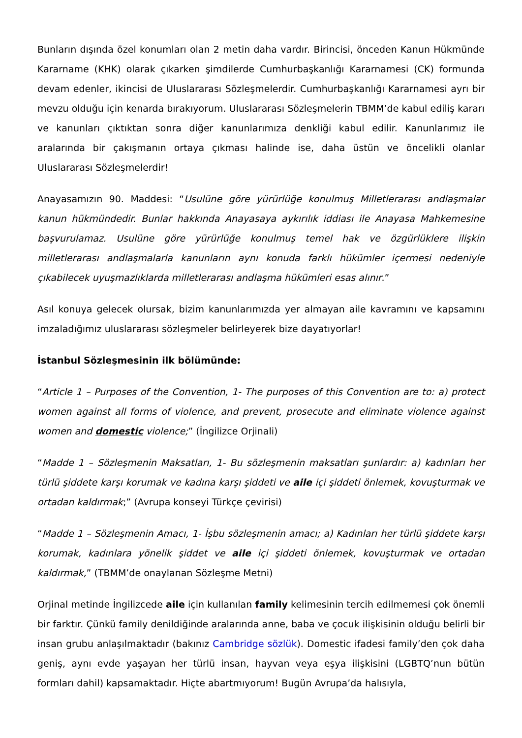Bunların dışında özel konumları olan 2 metin daha vardır. Birincisi, önceden Kanun Hükmünde Kararname (KHK) olarak çıkarken şimdilerde Cumhurbaşkanlığı Kararnamesi (CK) formunda devam edenler, ikincisi de Uluslararası Sözleşmelerdir. Cumhurbaşkanlığı Kararnamesi ayrı bir mevzu olduğu için kenarda bırakıyorum. Uluslararası Sözleşmelerin TBMM’de kabul ediliş kararı ve kanunları çıktıktan sonra diğer kanunlarımıza denkliği kabul edilir. Kanunlarımız ile aralarında bir çakışmanın ortaya çıkması halinde ise, daha üstün ve öncelikli olanlar Uluslararası Sözleşmelerdir!
Anayasamızın 90. Maddesi: “Usulüne göre yürürlüğe konulmuş Milletlerarası andlaşmalar kanun hükmündedir. Bunlar hakkında Anayasaya aykırılık iddiası ile Anayasa Mahkemesine başvurulamaz. Usulüne göre yürürlüğe konulmuş temel hak ve özgürlüklere ilişkin milletlerarası andlaşmalarla kanunların aynı konuda farklı hükümler içermesi nedeniyle çıkabilecek uyuşmazlıklarda milletlerarası andlaşma hükümleri esas alınır.”
Asıl konuya gelecek olursak, bizim kanunlarımızda yer almayan aile kavramını ve kapsamını imzaladığımız uluslararası sözleşmeler belirleyerek bize dayatıyorlar!
İstanbul Sözleşmesinin ilk bölümünde:
“Article 1 – Purposes of the Convention, 1- The purposes of this Convention are to: a) protect women against all forms of violence, and prevent, prosecute and eliminate violence against women and domestic violence;” (İngilizce Orjinali)
“Madde 1 – Sözleşmenin Maksatları, 1- Bu sözleşmenin maksatları şunlardır: a) kadınları her türlü şiddete karşı korumak ve kadına karşı şiddeti ve aile içi şiddeti önlemek, kovuşturmak ve ortadan kaldırmak;” (Avrupa konseyi Türkçe çevirisi)
“Madde 1 – Sözleşmenin Amacı, 1- İşbu sözleşmenin amacı; a) Kadınları her türlü şiddete karşı korumak, kadınlara yönelik şiddet ve aile içi şiddeti önlemek, kovuşturmak ve ortadan kaldırmak,” (TBMM’de onaylanan Sözleşme Metni)
Orjinal metinde İngilizcede aile için kullanılan family kelimesinin tercih edilmemesi çok önemli bir farktır. Çünkü family denildiğinde aralarında anne, baba ve çocuk ilişkisinin olduğu belirli bir insan grubu anlaşılmaktadır (bakınız Cambridge sözlük). Domestic ifadesi family’den çok daha geniş, aynı evde yaşayan her türlü insan, hayvan veya eşya ilişkisini (LGBTQ’nun bütün formları dahil) kapsamaktadır. Hiçte abartmıyorum! Bugün Avrupa’da halısıyla,